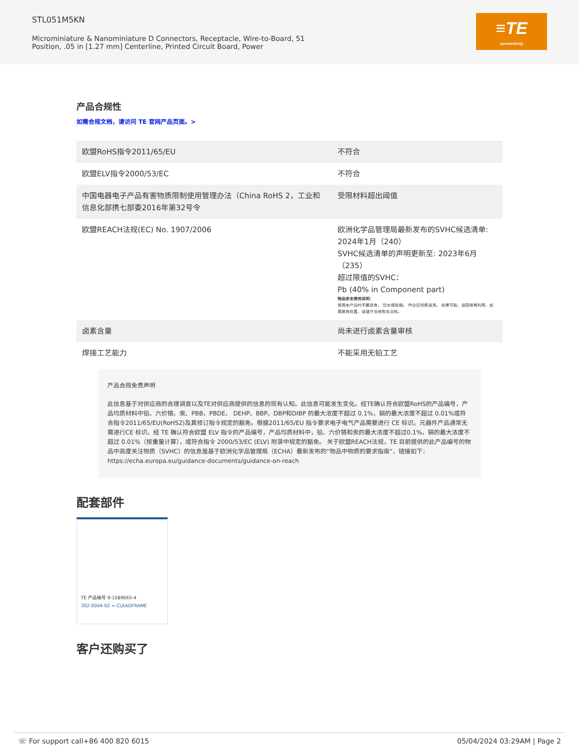STL051M5KN
Microminiature & Nanominiature D Connectors, Receptacle, Wire-to-Board, 51
Position, .05 in [1.27 mm] Centerline, Printed Circuit Board, Power
≡TE
connectivity
产品合规性
如需合规文档，请访问 TE 官网产品页面。>
| 欧盟RoHS指令2011/65/EU | 不符合 |
| 欧盟ELV指令2000/53/EC | 不符合 |
| 中国电器电子产品有害物质限制使用管理办法（China RoHS 2，工业和信息化部携七部委2016年第32号令 | 受限材料超出阈值 |
| 欧盟REACH法规(EC) No. 1907/2006 | 欧洲化学品管理局最新发布的SVHC候选清单: 2024年1月（240） SVHC候选清单的声明更新至: 2023年6月（235） 超过限值的SVHC： Pb (40% in Component part) 物品安全使用说明： 使用本产品时不要进食、 饮水或吸烟。 作业后彻底清洗。 如果可能，请回收再利用，如需废弃处置，请遵守当地有关法规。 |
| 卤素含量 | 尚未进行卤素含量审核 |
| 焊接工艺能力 | 不能采用无铅工艺 |
产品合规免责声明
此信息基于对供应商的合理调查以及TE对供应商提供的信息的现有认知。此信息可能发生变化。经TE确认符合欧盟RoHS的产品编号，产品均质材料中铅、六价铬、汞、PBB、PBDE、 DEHP、BBP、DBP和DIBP 的最大浓度不超过 0.1%，镉的最大浓度不超过 0.01%或符合指令2011/65/EU(RoHS2)及其修订指令规定的豁免。根据2011/65/EU 指令要求电子电气产品需要进行 CE 标识。元器件产品通常无需进行CE 标识。经 TE 确认符合欧盟 ELV 指令的产品编号，产品均质材料中，铅、六价铬和汞的最大浓度不超过0.1%，镉的最大浓度不超过 0.01%（按重量计算），或符合指令 2000/53/EC (ELV) 附录中规定的豁免。 关于欧盟REACH法规，TE 目前提供的此产品编号的物品中高度关注物质（SVHC）的信息是基于欧洲化学品管理局（ECHA）最新发布的“物品中物质的要求指南”，链接如下：https://echa.europa.eu/guidance-documents/guidance-on-reach
配套部件
TE 产品编号 9-1589665-4
302-0004-02 = CLEADFRAME
客户还购买了
☏ For support call+86 400 820 6015 05/04/2024 03:29AM | Page 2